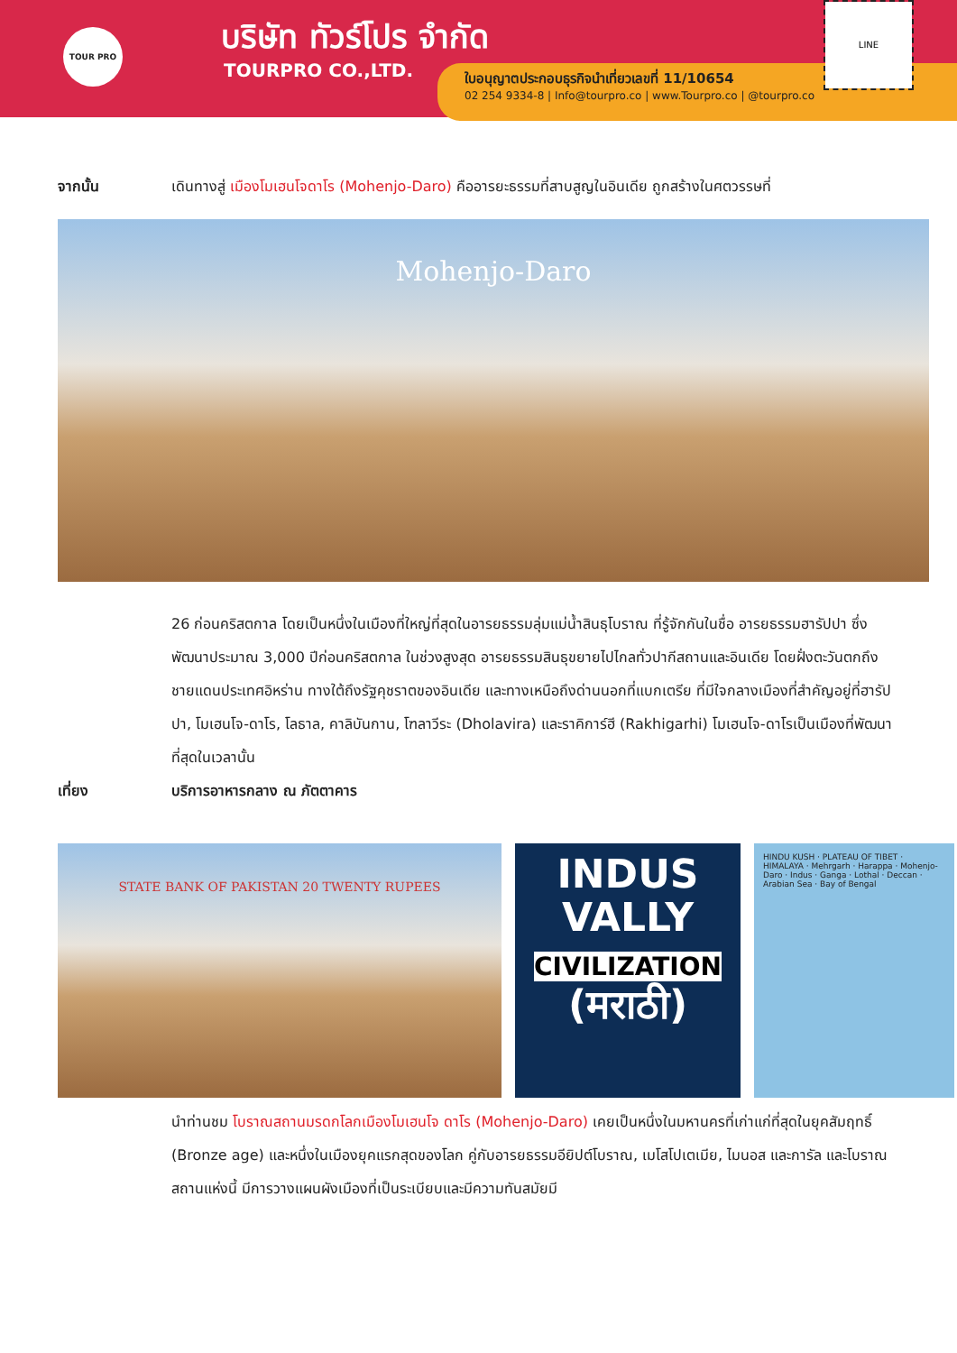TOUR PRO บริษัท ทัวร์โปร จำกัด
TOURPRO CO.,LTD.
ใบอนุญาตประกอบธุรกิจนำเที่ยวเลขที่ 11/10654
02 254 9334-8 | Info@tourpro.co | www.Tourpro.co | @tourpro.co
LINE
จากนั้น เดินทางสู่ เมืองโมเฮนโจดาโร (Mohenjo-Daro) คืออารยะธรรมที่สาบสูญในอินเดีย ถูกสร้างในศตวรรษที่
Mohenjo-Daro
26 ก่อนคริสตกาล โดยเป็นหนึ่งในเมืองที่ใหญ่ที่สุดในอารยธรรมลุ่มแม่น้ำสินธุโบราณ ที่รู้จักกันในชื่อ อารยธรรมฮารัปปา ซึ่งพัฒนาประมาณ 3,000 ปีก่อนคริสตกาล ในช่วงสูงสุด อารยธรรมสินธุขยายไปไกลทั่วปากีสถานและอินเดีย โดยฝั่งตะวันตกถึงชายแดนประเทศอิหร่าน ทางใต้ถึงรัฐคุชราตของอินเดีย และทางเหนือถึงด่านนอกที่แบกเตรีย ที่มีใจกลางเมืองที่สำคัญอยู่ที่ฮารัปปา, โมเฮนโจ-ดาโร, โลธาล, คาลิบันกาน, โฑลาวีระ (Dholavira) และราคิการ์ฮี (Rakhigarhi) โมเฮนโจ-ดาโรเป็นเมืองที่พัฒนาที่สุดในเวลานั้น
เที่ยง บริการอาหารกลาง ณ ภัตตาคาร
STATE BANK OF PAKISTAN 20 TWENTY RUPEES
INDUS
VALLY
CIVILIZATION
(मराठी)
HINDU KUSH · PLATEAU OF TIBET · HIMALAYA · Mehrgarh · Harappa · Mohenjo-Daro · Indus · Ganga · Lothal · Deccan · Arabian Sea · Bay of Bengal
นำท่านชม โบราณสถานมรดกโลกเมืองโมเฮนโจ ดาโร (Mohenjo-Daro) เคยเป็นหนึ่งในมหานครที่เก่าแก่ที่สุดในยุคสัมฤทธิ์ (Bronze age) และหนึ่งในเมืองยุคแรกสุดของโลก คู่กับอารยธรรมอียิปต์โบราณ, เมโสโปเตเมีย, ไมนอส และการัล และโบราณสถานแห่งนี้ มีการวางแผนผังเมืองที่เป็นระเบียบและมีความทันสมัยมี